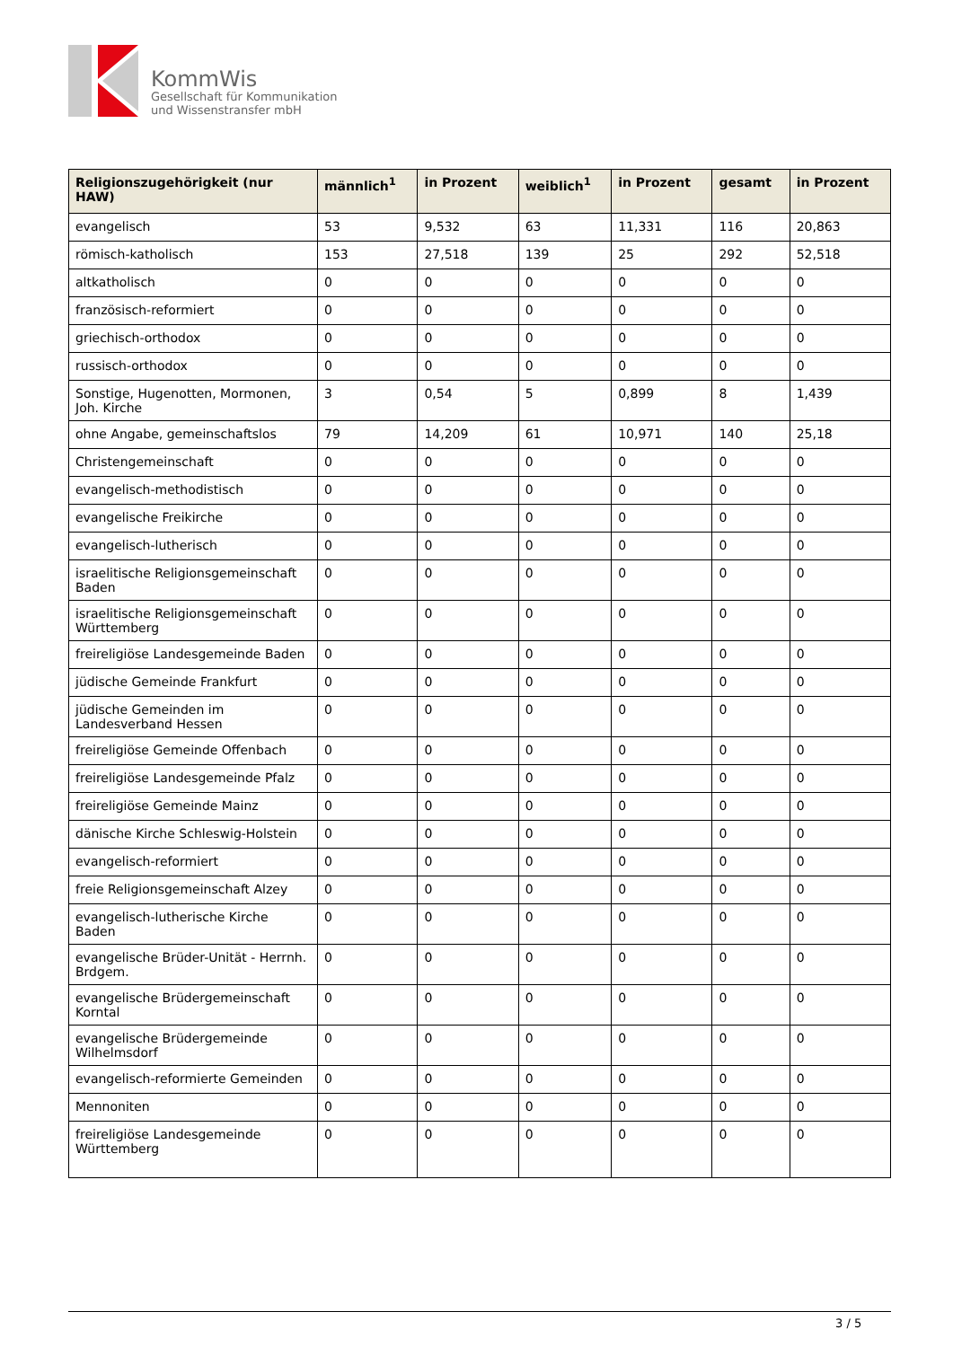KommWis
Gesellschaft für Kommunikation
und Wissenstransfer mbH
| Religionszugehörigkeit (nur HAW) | männlich<sup>1</sup> | in Prozent | weiblich<sup>1</sup> | in Prozent | gesamt | in Prozent |
| --- | --- | --- | --- | --- | --- | --- |
| evangelisch | 53 | 9,532 | 63 | 11,331 | 116 | 20,863 |
| römisch-katholisch | 153 | 27,518 | 139 | 25 | 292 | 52,518 |
| altkatholisch | 0 | 0 | 0 | 0 | 0 | 0 |
| französisch-reformiert | 0 | 0 | 0 | 0 | 0 | 0 |
| griechisch-orthodox | 0 | 0 | 0 | 0 | 0 | 0 |
| russisch-orthodox | 0 | 0 | 0 | 0 | 0 | 0 |
| Sonstige, Hugenotten, Mormonen, Joh. Kirche | 3 | 0,54 | 5 | 0,899 | 8 | 1,439 |
| ohne Angabe, gemeinschaftslos | 79 | 14,209 | 61 | 10,971 | 140 | 25,18 |
| Christengemeinschaft | 0 | 0 | 0 | 0 | 0 | 0 |
| evangelisch-methodistisch | 0 | 0 | 0 | 0 | 0 | 0 |
| evangelische Freikirche | 0 | 0 | 0 | 0 | 0 | 0 |
| evangelisch-lutherisch | 0 | 0 | 0 | 0 | 0 | 0 |
| israelitische Religionsgemeinschaft Baden | 0 | 0 | 0 | 0 | 0 | 0 |
| israelitische Religionsgemeinschaft Württemberg | 0 | 0 | 0 | 0 | 0 | 0 |
| freireligiöse Landesgemeinde Baden | 0 | 0 | 0 | 0 | 0 | 0 |
| jüdische Gemeinde Frankfurt | 0 | 0 | 0 | 0 | 0 | 0 |
| jüdische Gemeinden im Landesverband Hessen | 0 | 0 | 0 | 0 | 0 | 0 |
| freireligiöse Gemeinde Offenbach | 0 | 0 | 0 | 0 | 0 | 0 |
| freireligiöse Landesgemeinde Pfalz | 0 | 0 | 0 | 0 | 0 | 0 |
| freireligiöse Gemeinde Mainz | 0 | 0 | 0 | 0 | 0 | 0 |
| dänische Kirche Schleswig-Holstein | 0 | 0 | 0 | 0 | 0 | 0 |
| evangelisch-reformiert | 0 | 0 | 0 | 0 | 0 | 0 |
| freie Religionsgemeinschaft Alzey | 0 | 0 | 0 | 0 | 0 | 0 |
| evangelisch-lutherische Kirche Baden | 0 | 0 | 0 | 0 | 0 | 0 |
| evangelische Brüder-Unität - Herrnh. Brdgem. | 0 | 0 | 0 | 0 | 0 | 0 |
| evangelische Brüdergemeinschaft Korntal | 0 | 0 | 0 | 0 | 0 | 0 |
| evangelische Brüdergemeinde Wilhelmsdorf | 0 | 0 | 0 | 0 | 0 | 0 |
| evangelisch-reformierte Gemeinden | 0 | 0 | 0 | 0 | 0 | 0 |
| Mennoniten | 0 | 0 | 0 | 0 | 0 | 0 |
| freireligiöse Landesgemeinde Württemberg | 0 | 0 | 0 | 0 | 0 | 0 |
3 / 5